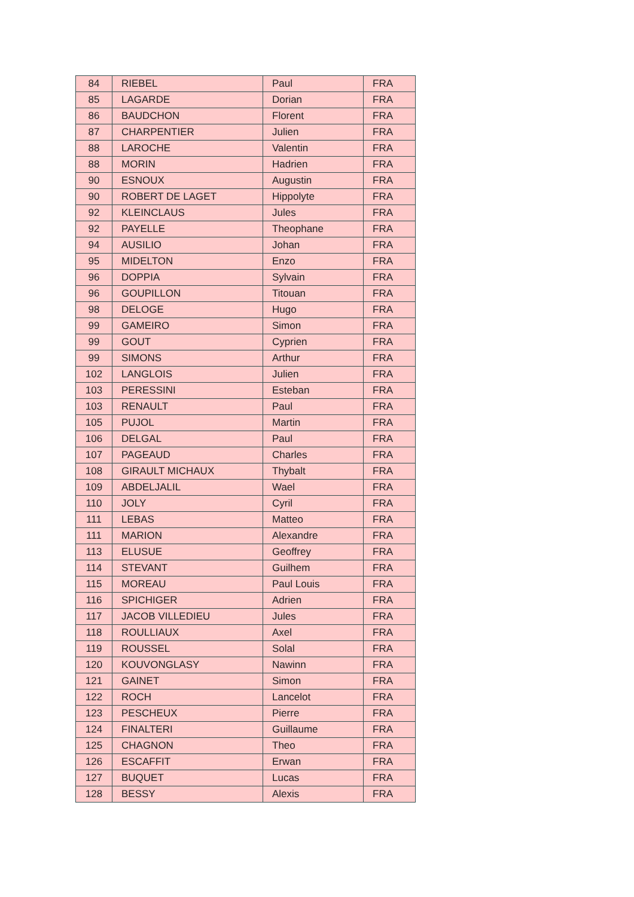| 84 | RIEBEL | Paul | FRA |
| 85 | LAGARDE | Dorian | FRA |
| 86 | BAUDCHON | Florent | FRA |
| 87 | CHARPENTIER | Julien | FRA |
| 88 | LAROCHE | Valentin | FRA |
| 88 | MORIN | Hadrien | FRA |
| 90 | ESNOUX | Augustin | FRA |
| 90 | ROBERT DE LAGET | Hippolyte | FRA |
| 92 | KLEINCLAUS | Jules | FRA |
| 92 | PAYELLE | Theophane | FRA |
| 94 | AUSILIO | Johan | FRA |
| 95 | MIDELTON | Enzo | FRA |
| 96 | DOPPIA | Sylvain | FRA |
| 96 | GOUPILLON | Titouan | FRA |
| 98 | DELOGE | Hugo | FRA |
| 99 | GAMEIRO | Simon | FRA |
| 99 | GOUT | Cyprien | FRA |
| 99 | SIMONS | Arthur | FRA |
| 102 | LANGLOIS | Julien | FRA |
| 103 | PERESSINI | Esteban | FRA |
| 103 | RENAULT | Paul | FRA |
| 105 | PUJOL | Martin | FRA |
| 106 | DELGAL | Paul | FRA |
| 107 | PAGEAUD | Charles | FRA |
| 108 | GIRAULT MICHAUX | Thybalt | FRA |
| 109 | ABDELJALIL | Wael | FRA |
| 110 | JOLY | Cyril | FRA |
| 111 | LEBAS | Matteo | FRA |
| 111 | MARION | Alexandre | FRA |
| 113 | ELUSUE | Geoffrey | FRA |
| 114 | STEVANT | Guilhem | FRA |
| 115 | MOREAU | Paul Louis | FRA |
| 116 | SPICHIGER | Adrien | FRA |
| 117 | JACOB VILLEDIEU | Jules | FRA |
| 118 | ROULLIAUX | Axel | FRA |
| 119 | ROUSSEL | Solal | FRA |
| 120 | KOUVONGLASY | Nawinn | FRA |
| 121 | GAINET | Simon | FRA |
| 122 | ROCH | Lancelot | FRA |
| 123 | PESCHEUX | Pierre | FRA |
| 124 | FINALTERI | Guillaume | FRA |
| 125 | CHAGNON | Theo | FRA |
| 126 | ESCAFFIT | Erwan | FRA |
| 127 | BUQUET | Lucas | FRA |
| 128 | BESSY | Alexis | FRA |